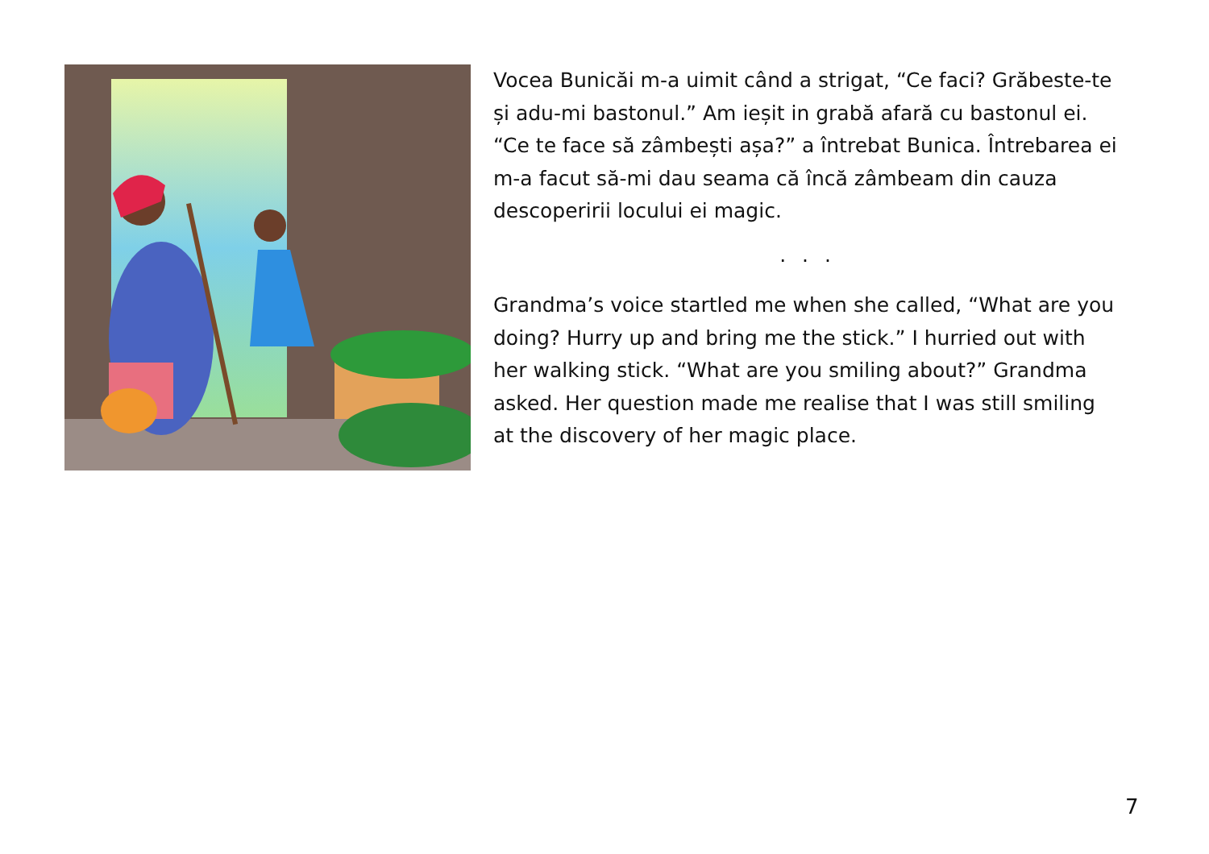Vocea Bunicăi m-a uimit când a strigat, “Ce faci? Grăbeste-te și adu-mi bastonul.” Am ieșit in grabă afară cu bastonul ei. “Ce te face să zâmbești așa?” a întrebat Bunica. Întrebarea ei m-a facut să-mi dau seama că încă zâmbeam din cauza descoperirii locului ei magic.
. . .
Grandma’s voice startled me when she called, “What are you doing? Hurry up and bring me the stick.” I hurried out with her walking stick. “What are you smiling about?” Grandma asked. Her question made me realise that I was still smiling at the discovery of her magic place.
7